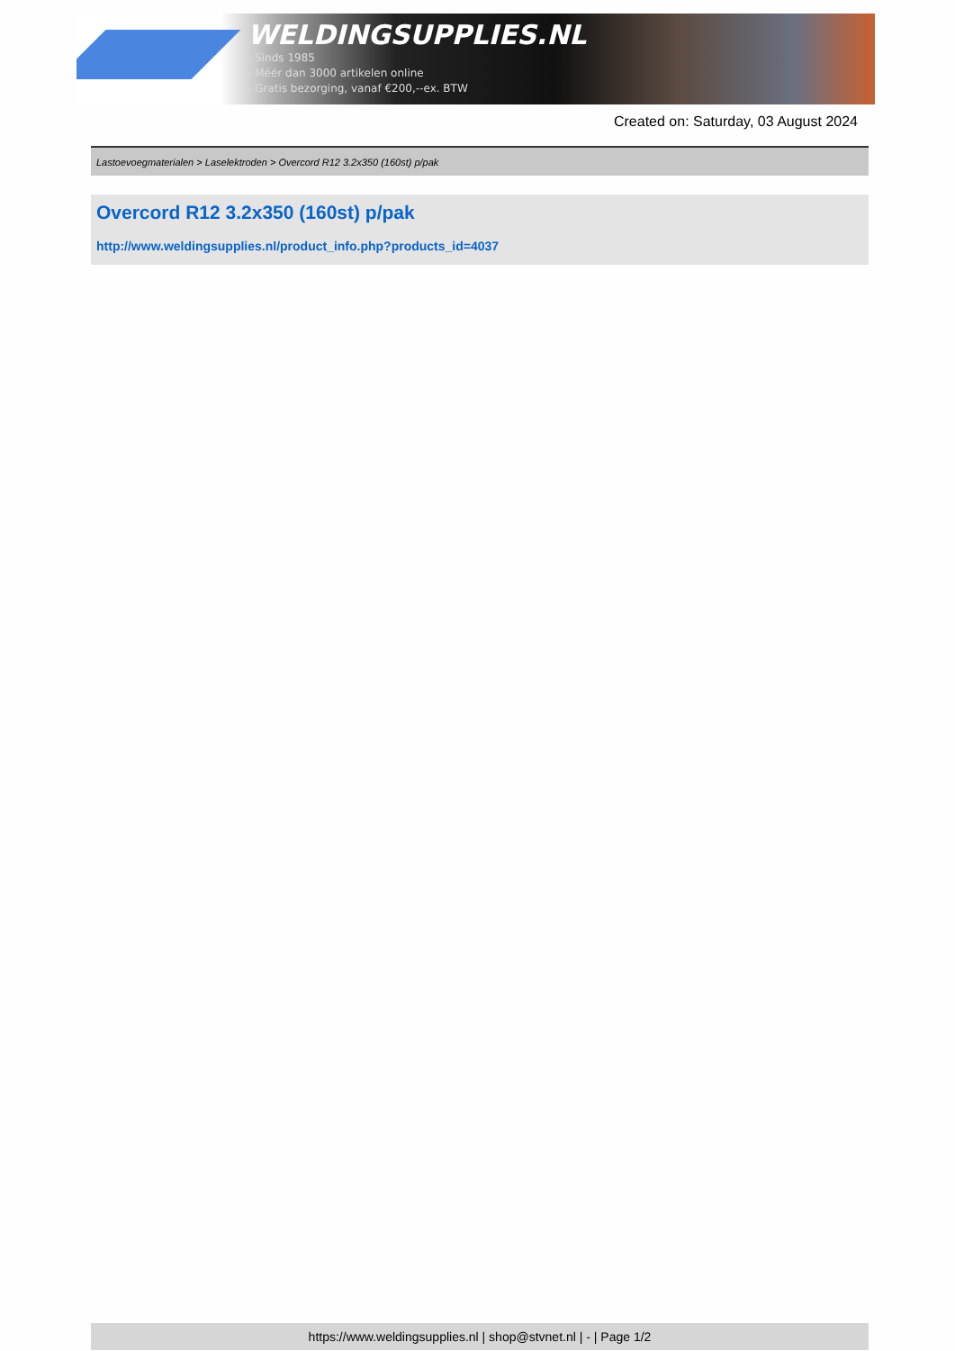WELDINGSUPPLIES.NL
- Sinds 1985
- Méér dan 3000 artikelen online
- Gratis bezorging, vanaf €200,--ex. BTW
Created on: Saturday, 03 August 2024
Lastoevoegmaterialen > Laselektroden > Overcord R12 3.2x350 (160st) p/pak
Overcord R12 3.2x350 (160st) p/pak
http://www.weldingsupplies.nl/product_info.php?products_id=4037
https://www.weldingsupplies.nl | shop@stvnet.nl | - | Page 1/2